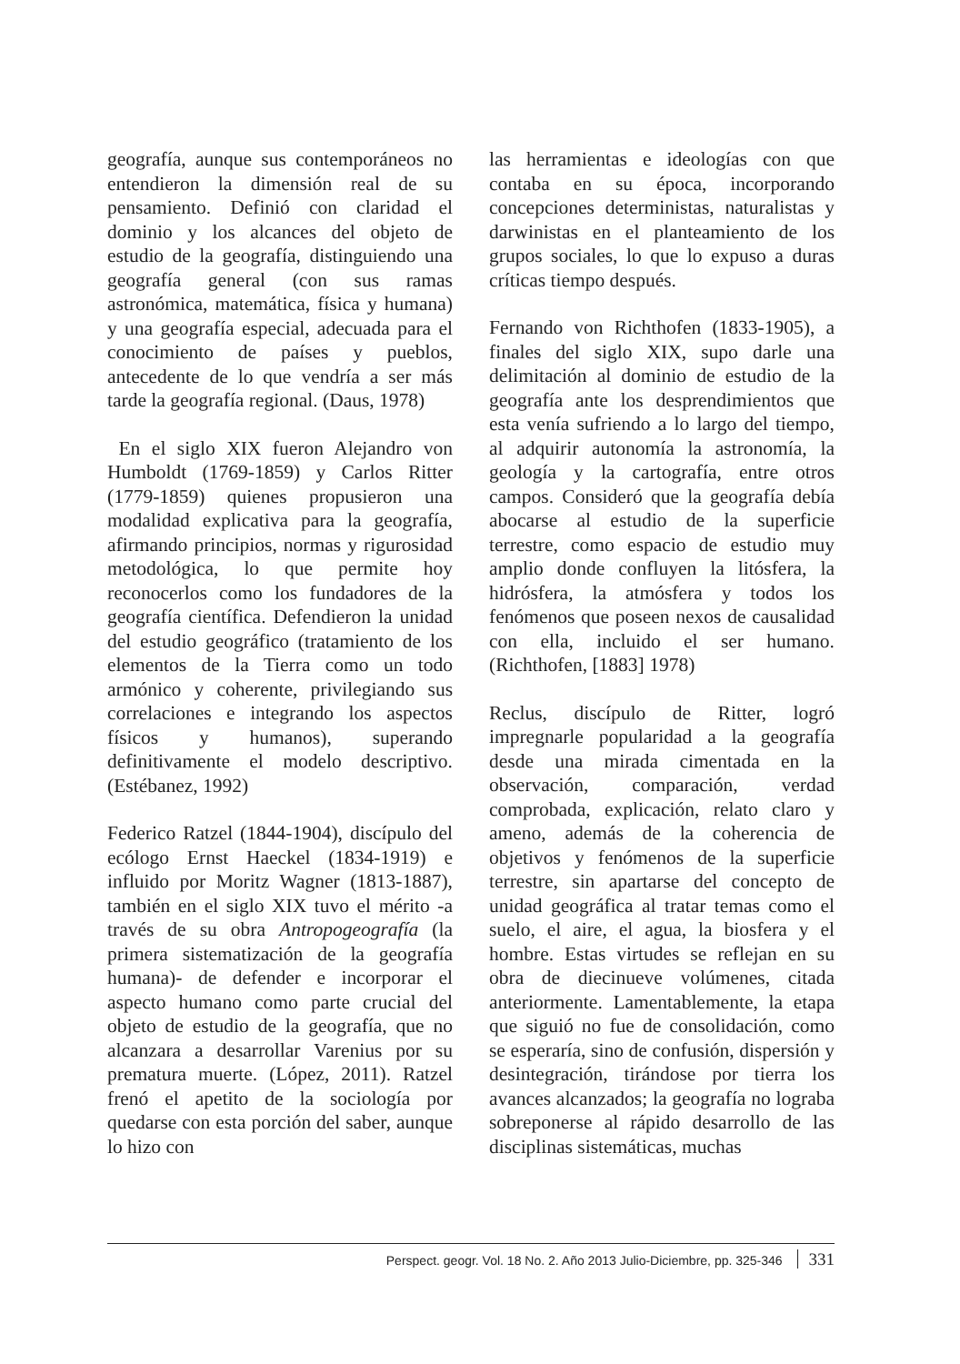geografía, aunque sus contemporáneos no entendieron la dimensión real de su pensamiento. Definió con claridad el dominio y los alcances del objeto de estudio de la geografía, distinguiendo una geografía general (con sus ramas astronómica, matemática, física y humana) y una geografía especial, adecuada para el conocimiento de países y pueblos, antecedente de lo que vendría a ser más tarde la geografía regional. (Daus, 1978)
En el siglo XIX fueron Alejandro von Humboldt (1769-1859) y Carlos Ritter (1779-1859) quienes propusieron una modalidad explicativa para la geografía, afirmando principios, normas y rigurosidad metodológica, lo que permite hoy reconocerlos como los fundadores de la geografía científica. Defendieron la unidad del estudio geográfico (tratamiento de los elementos de la Tierra como un todo armónico y coherente, privilegiando sus correlaciones e integrando los aspectos físicos y humanos), superando definitivamente el modelo descriptivo. (Estébanez, 1992)
Federico Ratzel (1844-1904), discípulo del ecólogo Ernst Haeckel (1834-1919) e influido por Moritz Wagner (1813-1887), también en el siglo XIX tuvo el mérito -a través de su obra Antropogeografía (la primera sistematización de la geografía humana)- de defender e incorporar el aspecto humano como parte crucial del objeto de estudio de la geografía, que no alcanzara a desarrollar Varenius por su prematura muerte. (López, 2011). Ratzel frenó el apetito de la sociología por quedarse con esta porción del saber, aunque lo hizo con
las herramientas e ideologías con que contaba en su época, incorporando concepciones deterministas, naturalistas y darwinistas en el planteamiento de los grupos sociales, lo que lo expuso a duras críticas tiempo después.
Fernando von Richthofen (1833-1905), a finales del siglo XIX, supo darle una delimitación al dominio de estudio de la geografía ante los desprendimientos que esta venía sufriendo a lo largo del tiempo, al adquirir autonomía la astronomía, la geología y la cartografía, entre otros campos. Consideró que la geografía debía abocarse al estudio de la superficie terrestre, como espacio de estudio muy amplio donde confluyen la litósfera, la hidrósfera, la atmósfera y todos los fenómenos que poseen nexos de causalidad con ella, incluido el ser humano. (Richthofen, [1883] 1978)
Reclus, discípulo de Ritter, logró impregnarle popularidad a la geografía desde una mirada cimentada en la observación, comparación, verdad comprobada, explicación, relato claro y ameno, además de la coherencia de objetivos y fenómenos de la superficie terrestre, sin apartarse del concepto de unidad geográfica al tratar temas como el suelo, el aire, el agua, la biosfera y el hombre. Estas virtudes se reflejan en su obra de diecinueve volúmenes, citada anteriormente. Lamentablemente, la etapa que siguió no fue de consolidación, como se esperaría, sino de confusión, dispersión y desintegración, tirándose por tierra los avances alcanzados; la geografía no lograba sobreponerse al rápido desarrollo de las disciplinas sistemáticas, muchas
Perspect. geogr. Vol. 18 No. 2. Año 2013 Julio-Diciembre, pp. 325-346 331